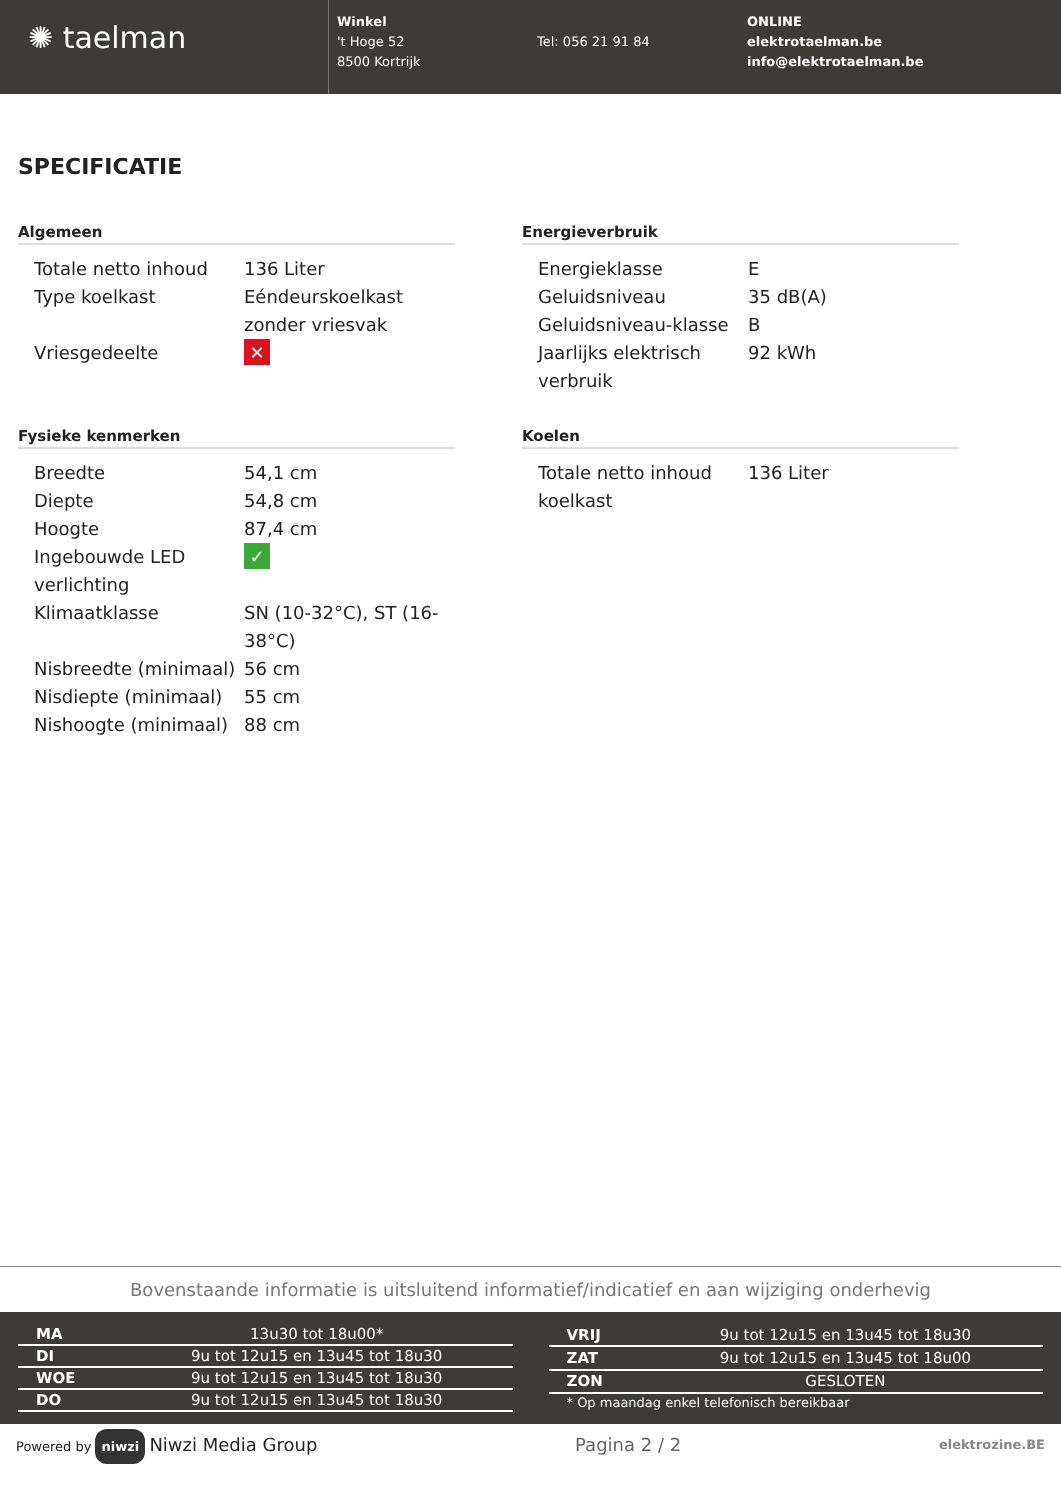✺ taelman
Winkel
't Hoge 52
8500 Kortrijk
Tel: 056 21 91 84
ONLINE
elektrotaelman.be
info@elektrotaelman.be
SPECIFICATIE
Algemeen
| Totale netto inhoud | 136 Liter |
| Type koelkast | Eéndeurskoelkast zonder vriesvak |
| Vriesgedeelte | ✕ |
Fysieke kenmerken
| Breedte | 54,1 cm |
| Diepte | 54,8 cm |
| Hoogte | 87,4 cm |
| Ingebouwde LED verlichting | ✓ |
| Klimaatklasse | SN (10-32°C), ST (16-38°C) |
| Nisbreedte (minimaal) | 56 cm |
| Nisdiepte (minimaal) | 55 cm |
| Nishoogte (minimaal) | 88 cm |
Energieverbruik
| Energieklasse | E |
| Geluidsniveau | 35 dB(A) |
| Geluidsniveau-klasse | B |
| Jaarlijks elektrisch verbruik | 92 kWh |
Koelen
| Totale netto inhoud koelkast | 136 Liter |
Bovenstaande informatie is uitsluitend informatief/indicatief en aan wijziging onderhevig
| MA | 13u30 tot 18u00* |
| DI | 9u tot 12u15 en 13u45 tot 18u30 |
| WOE | 9u tot 12u15 en 13u45 tot 18u30 |
| DO | 9u tot 12u15 en 13u45 tot 18u30 |
| VRIJ | 9u tot 12u15 en 13u45 tot 18u30 |
| ZAT | 9u tot 12u15 en 13u45 tot 18u00 |
| ZON | GESLOTEN |
| * Op maandag enkel telefonisch bereikbaar | |
Powered by niwzi Niwzi Media Group Pagina 2 / 2 elektrozine.BE